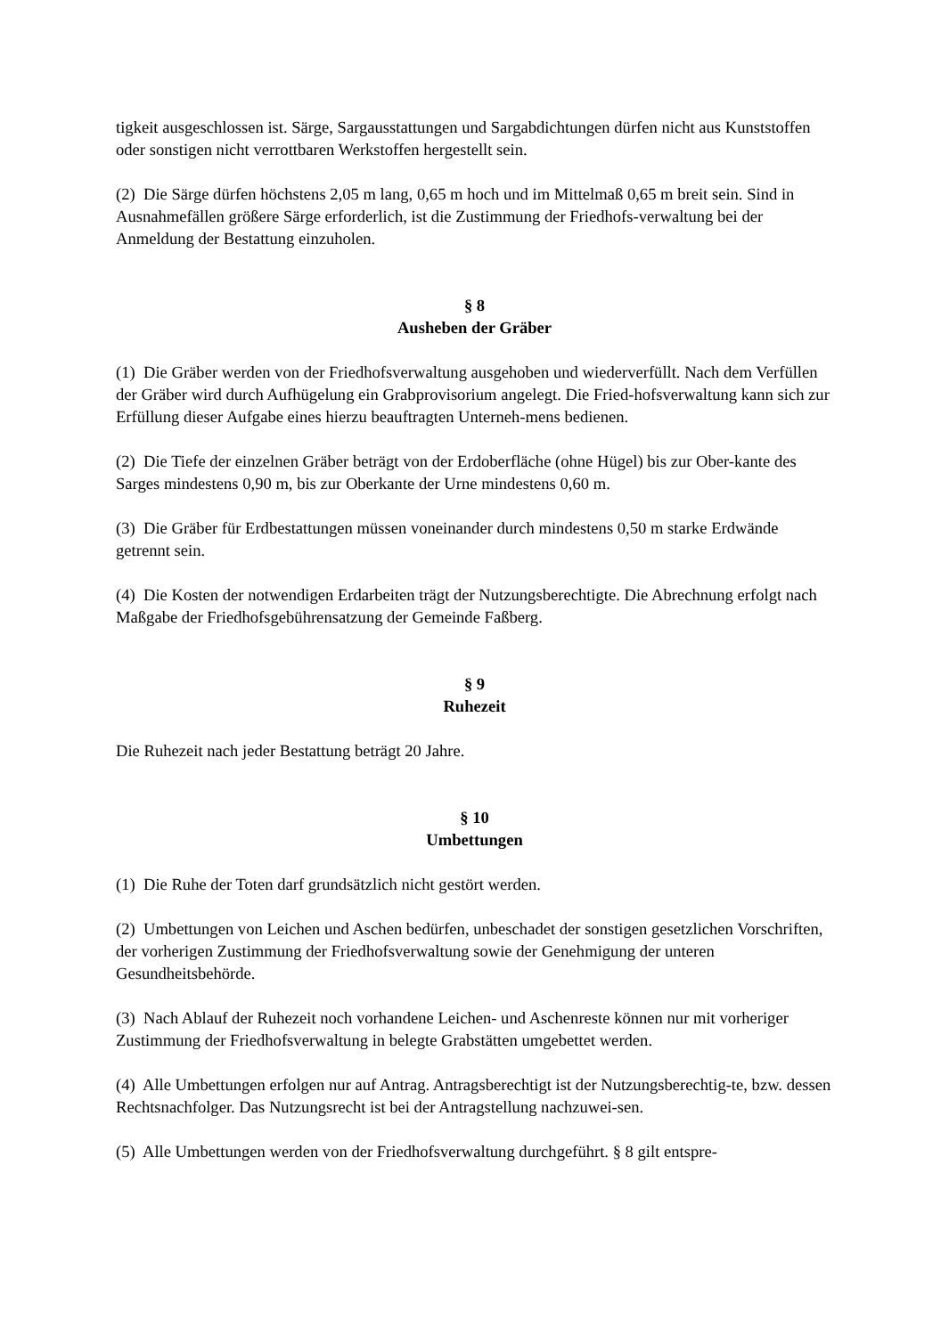tigkeit ausgeschlossen ist. Särge, Sargausstattungen und Sargabdichtungen dürfen nicht aus Kunststoffen oder sonstigen nicht verrottbaren Werkstoffen hergestellt sein.
(2) Die Särge dürfen höchstens 2,05 m lang, 0,65 m hoch und im Mittelmaß 0,65 m breit sein. Sind in Ausnahmefällen größere Särge erforderlich, ist die Zustimmung der Friedhofs-verwaltung bei der Anmeldung der Bestattung einzuholen.
§ 8
Ausheben der Gräber
(1) Die Gräber werden von der Friedhofsverwaltung ausgehoben und wiederverfüllt. Nach dem Verfüllen der Gräber wird durch Aufhügelung ein Grabprovisorium angelegt. Die Fried-hofsverwaltung kann sich zur Erfüllung dieser Aufgabe eines hierzu beauftragten Unterneh-mens bedienen.
(2) Die Tiefe der einzelnen Gräber beträgt von der Erdoberfläche (ohne Hügel) bis zur Ober-kante des Sarges mindestens 0,90 m, bis zur Oberkante der Urne mindestens 0,60 m.
(3) Die Gräber für Erdbestattungen müssen voneinander durch mindestens 0,50 m starke Erdwände getrennt sein.
(4) Die Kosten der notwendigen Erdarbeiten trägt der Nutzungsberechtigte. Die Abrechnung erfolgt nach Maßgabe der Friedhofsgebührensatzung der Gemeinde Faßberg.
§ 9
Ruhezeit
Die Ruhezeit nach jeder Bestattung beträgt 20 Jahre.
§ 10
Umbettungen
(1) Die Ruhe der Toten darf grundsätzlich nicht gestört werden.
(2) Umbettungen von Leichen und Aschen bedürfen, unbeschadet der sonstigen gesetzlichen Vorschriften, der vorherigen Zustimmung der Friedhofsverwaltung sowie der Genehmigung der unteren Gesundheitsbehörde.
(3) Nach Ablauf der Ruhezeit noch vorhandene Leichen- und Aschenreste können nur mit vorheriger Zustimmung der Friedhofsverwaltung in belegte Grabstätten umgebettet werden.
(4) Alle Umbettungen erfolgen nur auf Antrag. Antragsberechtigt ist der Nutzungsberechtig-te, bzw. dessen Rechtsnachfolger. Das Nutzungsrecht ist bei der Antragstellung nachzuwei-sen.
(5) Alle Umbettungen werden von der Friedhofsverwaltung durchgeführt. § 8 gilt entspre-